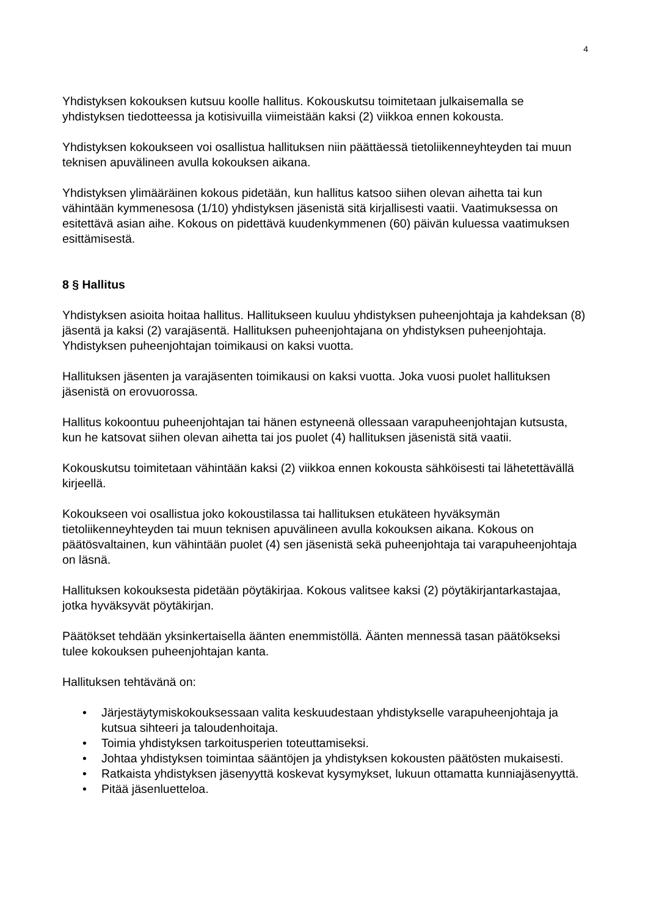4
Yhdistyksen kokouksen kutsuu koolle hallitus. Kokouskutsu toimitetaan julkaisemalla se yhdistyksen tiedotteessa ja kotisivuilla viimeistään kaksi (2) viikkoa ennen kokousta.
Yhdistyksen kokoukseen voi osallistua hallituksen niin päättäessä tietoliikenneyhteyden tai muun teknisen apuvälineen avulla kokouksen aikana.
Yhdistyksen ylimääräinen kokous pidetään, kun hallitus katsoo siihen olevan aihetta tai kun vähintään kymmenesosa (1/10) yhdistyksen jäsenistä sitä kirjallisesti vaatii. Vaatimuksessa on esitettävä asian aihe. Kokous on pidettävä kuudenkymmenen (60) päivän kuluessa vaatimuksen esittämisestä.
8 § Hallitus
Yhdistyksen asioita hoitaa hallitus. Hallitukseen kuuluu yhdistyksen puheenjohtaja ja kahdeksan (8) jäsentä ja kaksi (2) varajäsentä. Hallituksen puheenjohtajana on yhdistyksen puheenjohtaja. Yhdistyksen puheenjohtajan toimikausi on kaksi vuotta.
Hallituksen jäsenten ja varajäsenten toimikausi on kaksi vuotta. Joka vuosi puolet hallituksen jäsenistä on erovuorossa.
Hallitus kokoontuu puheenjohtajan tai hänen estyneenä ollessaan varapuheenjohtajan kutsusta, kun he katsovat siihen olevan aihetta tai jos puolet (4) hallituksen jäsenistä sitä vaatii.
Kokouskutsu toimitetaan vähintään kaksi (2) viikkoa ennen kokousta sähköisesti tai lähetettävällä kirjeellä.
Kokoukseen voi osallistua joko kokoustilassa tai hallituksen etukäteen hyväksymän tietoliikenneyhteyden tai muun teknisen apuvälineen avulla kokouksen aikana. Kokous on päätösvaltainen, kun vähintään puolet (4) sen jäsenistä sekä puheenjohtaja tai varapuheenjohtaja on läsnä.
Hallituksen kokouksesta pidetään pöytäkirjaa. Kokous valitsee kaksi (2) pöytäkirjantarkastajaa, jotka hyväksyvät pöytäkirjan.
Päätökset tehdään yksinkertaisella äänten enemmistöllä. Äänten mennessä tasan päätökseksi tulee kokouksen puheenjohtajan kanta.
Hallituksen tehtävänä on:
• Järjestäytymiskokouksessaan valita keskuudestaan yhdistykselle varapuheenjohtaja ja kutsua sihteeri ja taloudenhoitaja.
• Toimia yhdistyksen tarkoitusperien toteuttamiseksi.
• Johtaa yhdistyksen toimintaa sääntöjen ja yhdistyksen kokousten päätösten mukaisesti.
• Ratkaista yhdistyksen jäsenyyttä koskevat kysymykset, lukuun ottamatta kunniajäsenyyttä.
• Pitää jäsenluetteloa.